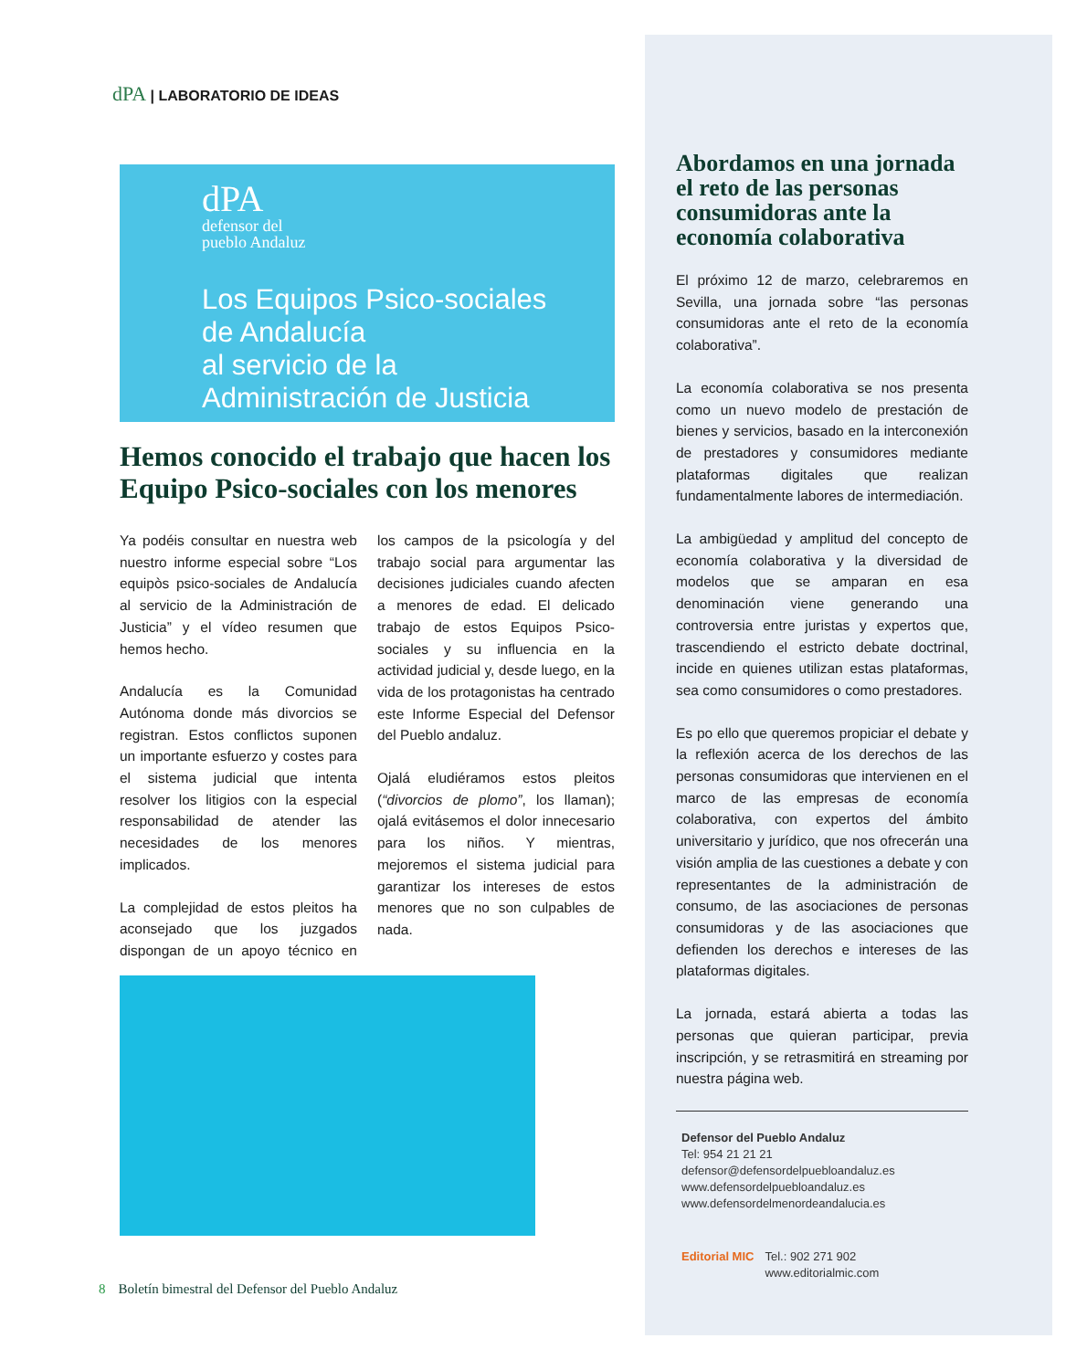dPA | LABORATORIO DE IDEAS
dPA
defensor del
pueblo Andaluz
Los Equipos Psico-sociales
de Andalucía
al servicio de la
Administración de Justicia
Hemos conocido el trabajo que hacen los Equipo Psico-sociales con los menores
Ya podéis consultar en nuestra web nuestro informe especial sobre “Los equipòs psico-sociales de Andalucía al servicio de la Administración de Justicia” y el vídeo resumen que hemos hecho.
Andalucía es la Comunidad Autónoma donde más divorcios se registran. Estos conflictos suponen un importante esfuerzo y costes para el sistema judicial que intenta resolver los litigios con la especial responsabilidad de atender las necesidades de los menores implicados.
La complejidad de estos pleitos ha aconsejado que los juzgados dispongan de un apoyo técnico en los campos de la psicología y del trabajo social para argumentar las decisiones judiciales cuando afecten a menores de edad. El delicado trabajo de estos Equipos Psico-sociales y su influencia en la actividad judicial y, desde luego, en la vida de los protagonistas ha centrado este Informe Especial del Defensor del Pueblo andaluz.
Ojalá eludiéramos estos pleitos (“divorcios de plomo”, los llaman); ojalá evitásemos el dolor innecesario para los niños. Y mientras, mejoremos el sistema judicial para garantizar los intereses de estos menores que no son culpables de nada.
Abordamos en una jornada el reto de las personas consumidoras ante la economía colaborativa
El próximo 12 de marzo, celebraremos en Sevilla, una jornada sobre “las personas consumidoras ante el reto de la economía colaborativa”.
La economía colaborativa se nos presenta como un nuevo modelo de prestación de bienes y servicios, basado en la interconexión de prestadores y consumidores mediante plataformas digitales que realizan fundamentalmente labores de intermediación.
La ambigüedad y amplitud del concepto de economía colaborativa y la diversidad de modelos que se amparan en esa denominación viene generando una controversia entre juristas y expertos que, trascendiendo el estricto debate doctrinal, incide en quienes utilizan estas plataformas, sea como consumidores o como prestadores.
Es po ello que queremos propiciar el debate y la reflexión acerca de los derechos de las personas consumidoras que intervienen en el marco de las empresas de economía colaborativa, con expertos del ámbito universitario y jurídico, que nos ofrecerán una visión amplia de las cuestiones a debate y con representantes de la administración de consumo, de las asociaciones de personas consumidoras y de las asociaciones que defienden los derechos e intereses de las plataformas digitales.
La jornada, estará abierta a todas las personas que quieran participar, previa inscripción, y se retrasmitirá en streaming por nuestra página web.
Defensor del Pueblo Andaluz
Tel: 954 21 21 21
defensor@defensordelpuebloandaluz.es
www.defensordelpuebloandaluz.es
www.defensordelmenordeandalucia.es
Editorial MIC Tel.: 902 271 902
www.editorialmic.com
8 Boletín bimestral del Defensor del Pueblo Andaluz